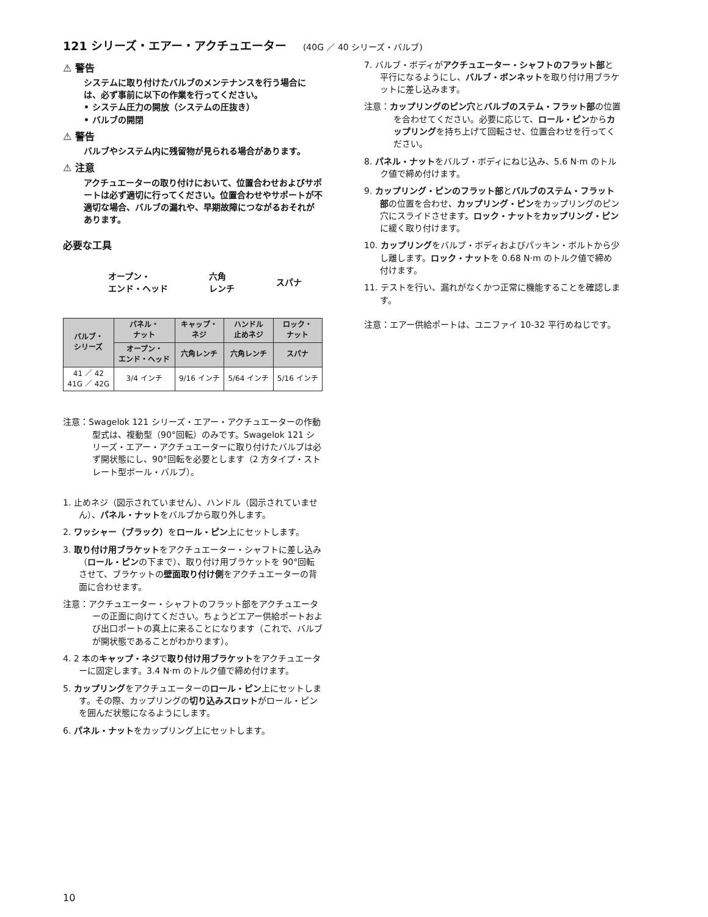121 シリーズ・エアー・アクチュエーター (40G ／ 40 シリーズ・バルブ)
⚠ 警告
システムに取り付けたバルブのメンテナンスを行う場合には、必ず事前に以下の作業を行ってください。
• システム圧力の開放（システムの圧抜き）
• バルブの開閉
⚠ 警告
バルブやシステム内に残留物が見られる場合があります。
⚠ 注意
アクチュエーターの取り付けにおいて、位置合わせおよびサポートは必ず適切に行ってください。位置合わせやサポートが不適切な場合、バルブの漏れや、早期故障につながるおそれがあります。
必要な工具
オープン・
エンド・ヘッド
六角
レンチ
スパナ
| バルブ・ シリーズ | パネル・ ナット | キャップ・ ネジ | ハンドル 止めネジ | ロック・ ナット |
| --- | --- | --- | --- | --- |
| | オープン・ エンド・ヘッド | 六角レンチ | 六角レンチ | スパナ |
| 41 ／ 42 41G ／ 42G | 3/4 インチ | 9/16 インチ | 5/64 インチ | 5/16 インチ |
注意：Swagelok 121 シリーズ・エアー・アクチュエーターの作動型式は、複動型（90°回転）のみです。Swagelok 121 シリーズ・エアー・アクチュエーターに取り付けたバルブは必ず開状態にし、90°回転を必要とします（2 方タイプ・ストレート型ボール・バルブ）。
1. 止めネジ（図示されていません）、ハンドル（図示されていません）、パネル・ナットをバルブから取り外します。
2. ワッシャー（ブラック）をロール・ピン上にセットします。
3. 取り付け用ブラケットをアクチュエーター・シャフトに差し込み（ロール・ピンの下まで）、取り付け用ブラケットを 90°回転させて、ブラケットの壁面取り付け側をアクチュエーターの背面に合わせます。
注意：アクチュエーター・シャフトのフラット部をアクチュエーターの正面に向けてください。ちょうどエアー供給ポートおよび出口ポートの真上に来ることになります（これで、バルブが開状態であることがわかります）。
4. 2 本のキャップ・ネジで取り付け用ブラケットをアクチュエーターに固定します。3.4 N·m のトルク値で締め付けます。
5. カップリングをアクチュエーターのロール・ピン上にセットします。その際、カップリングの切り込みスロットがロール・ピンを囲んだ状態になるようにします。
6. パネル・ナットをカップリング上にセットします。
7. バルブ・ボディがアクチュエーター・シャフトのフラット部と平行になるようにし、バルブ・ボンネットを取り付け用ブラケットに差し込みます。
注意：カップリングのピン穴とバルブのステム・フラット部の位置を合わせてください。必要に応じて、ロール・ピンからカップリングを持ち上げて回転させ、位置合わせを行ってください。
8. パネル・ナットをバルブ・ボディにねじ込み、5.6 N·m のトルク値で締め付けます。
9. カップリング・ピンのフラット部とバルブのステム・フラット部の位置を合わせ、カップリング・ピンをカップリングのピン穴にスライドさせます。ロック・ナットをカップリング・ピンに緩く取り付けます。
10. カップリングをバルブ・ボディおよびパッキン・ボルトから少し離します。ロック・ナットを 0.68 N·m のトルク値で締め付けます。
11. テストを行い、漏れがなくかつ正常に機能することを確認します。
注意：エアー供給ポートは、ユニファイ 10-32 平行めねじです。
10